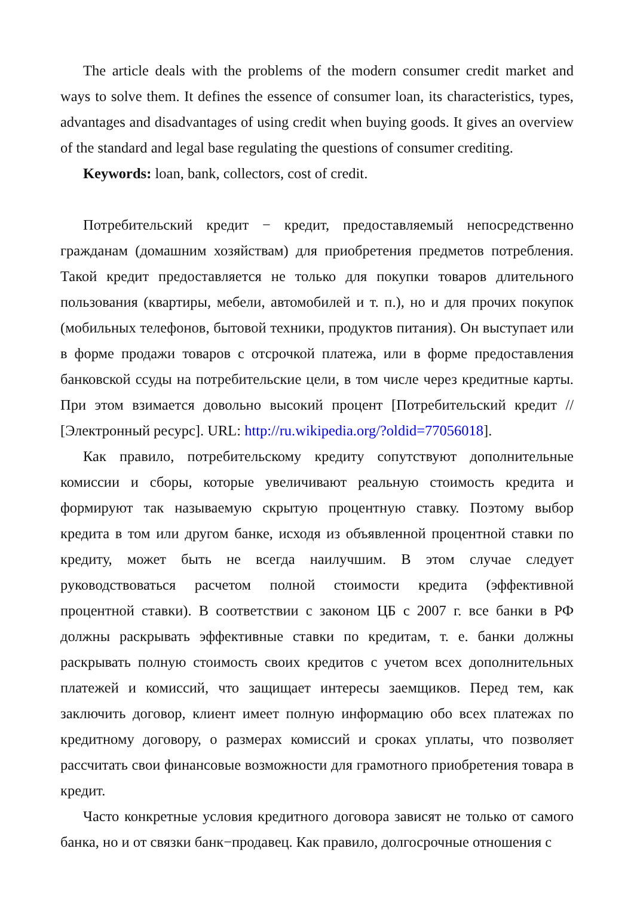The article deals with the problems of the modern consumer credit market and ways to solve them. It defines the essence of consumer loan, its characteristics, types, advantages and disadvantages of using credit when buying goods. It gives an overview of the standard and legal base regulating the questions of consumer crediting.
Keywords: loan, bank, collectors, cost of credit.
Потребительский кредит − кредит, предоставляемый непосредственно гражданам (домашним хозяйствам) для приобретения предметов потребления. Такой кредит предоставляется не только для покупки товаров длительного пользования (квартиры, мебели, автомобилей и т. п.), но и для прочих покупок (мобильных телефонов, бытовой техники, продуктов питания). Он выступает или в форме продажи товаров с отсрочкой платежа, или в форме предоставления банковской ссуды на потребительские цели, в том числе через кредитные карты. При этом взимается довольно высокий процент [Потребительский кредит // [Электронный ресурс]. URL: http://ru.wikipedia.org/?oldid=77056018].
Как правило, потребительскому кредиту сопутствуют дополнительные комиссии и сборы, которые увеличивают реальную стоимость кредита и формируют так называемую скрытую процентную ставку. Поэтому выбор кредита в том или другом банке, исходя из объявленной процентной ставки по кредиту, может быть не всегда наилучшим. В этом случае следует руководствоваться расчетом полной стоимости кредита (эффективной процентной ставки). В соответствии с законом ЦБ с 2007 г. все банки в РФ должны раскрывать эффективные ставки по кредитам, т. е. банки должны раскрывать полную стоимость своих кредитов с учетом всех дополнительных платежей и комиссий, что защищает интересы заемщиков. Перед тем, как заключить договор, клиент имеет полную информацию обо всех платежах по кредитному договору, о размерах комиссий и сроках уплаты, что позволяет рассчитать свои финансовые возможности для грамотного приобретения товара в кредит.
Часто конкретные условия кредитного договора зависят не только от самого банка, но и от связки банк−продавец. Как правило, долгосрочные отношения с